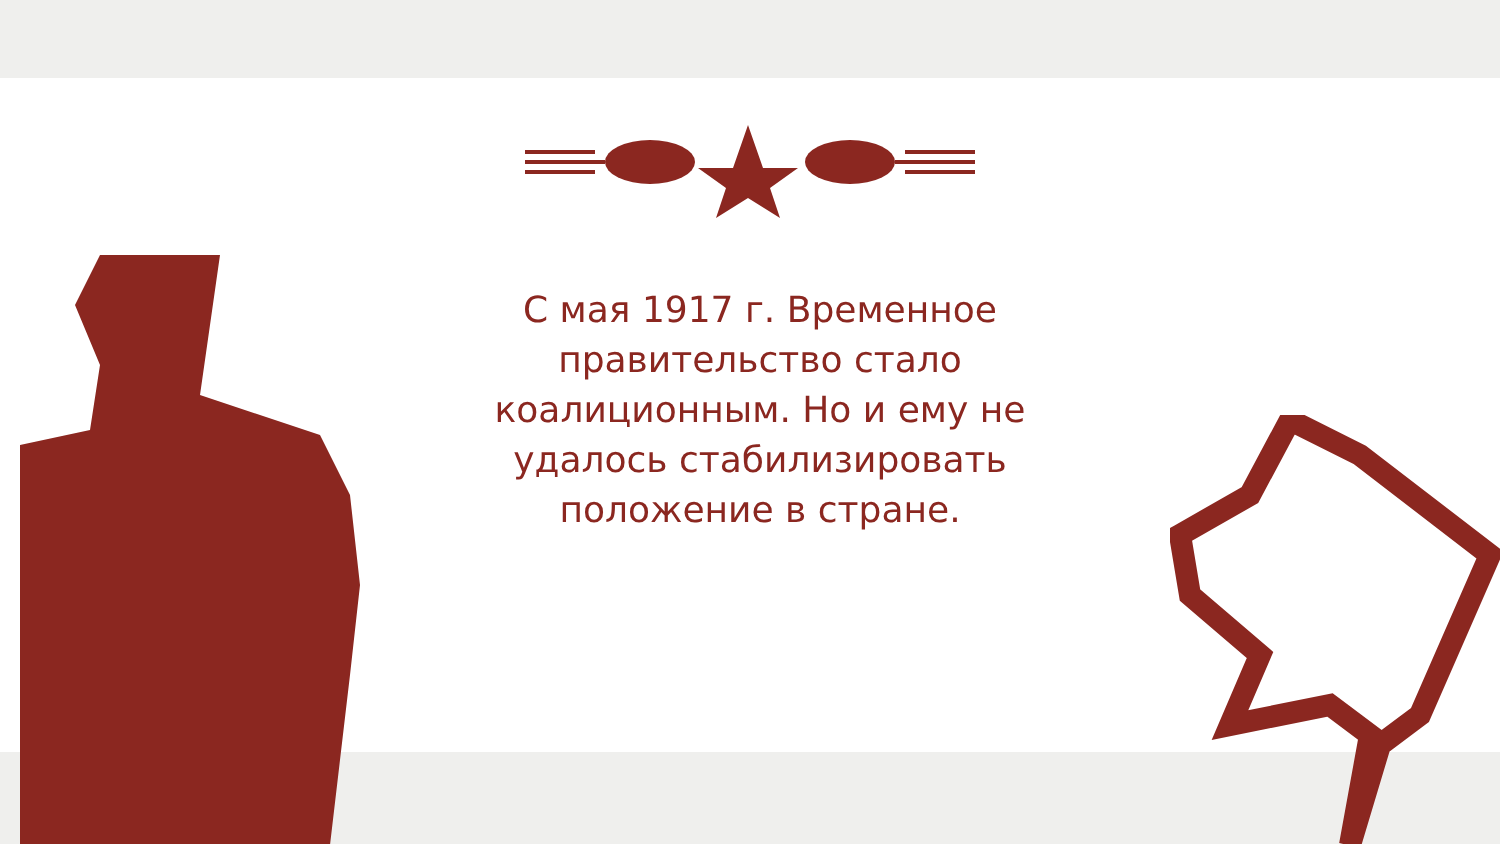С мая 1917 г. Временное правительство стало коалиционным. Но и ему не удалось стабилизировать положение в стране.